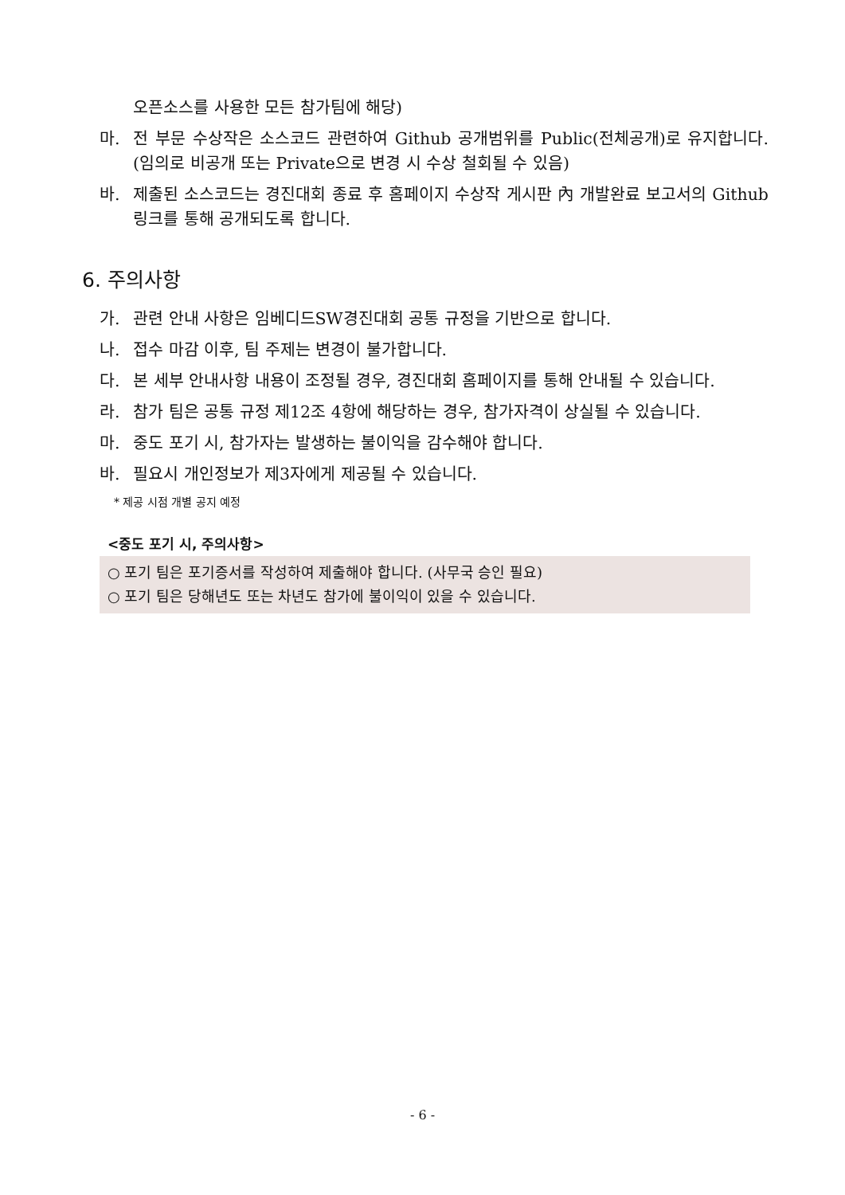오픈소스를 사용한 모든 참가팀에 해당)
마. 전 부문 수상작은 소스코드 관련하여 Github 공개범위를 Public(전체공개)로 유지합니다. (임의로 비공개 또는 Private으로 변경 시 수상 철회될 수 있음)
바. 제출된 소스코드는 경진대회 종료 후 홈페이지 수상작 게시판 內 개발완료 보고서의 Github 링크를 통해 공개되도록 합니다.
6. 주의사항
가. 관련 안내 사항은 임베디드SW경진대회 공통 규정을 기반으로 합니다.
나. 접수 마감 이후, 팀 주제는 변경이 불가합니다.
다. 본 세부 안내사항 내용이 조정될 경우, 경진대회 홈페이지를 통해 안내될 수 있습니다.
라. 참가 팀은 공통 규정 제12조 4항에 해당하는 경우, 참가자격이 상실될 수 있습니다.
마. 중도 포기 시, 참가자는 발생하는 불이익을 감수해야 합니다.
바. 필요시 개인정보가 제3자에게 제공될 수 있습니다.
* 제공 시점 개별 공지 예정
<중도 포기 시, 주의사항>
○ 포기 팀은 포기증서를 작성하여 제출해야 합니다. (사무국 승인 필요)
○ 포기 팀은 당해년도 또는 차년도 참가에 불이익이 있을 수 있습니다.
- 6 -